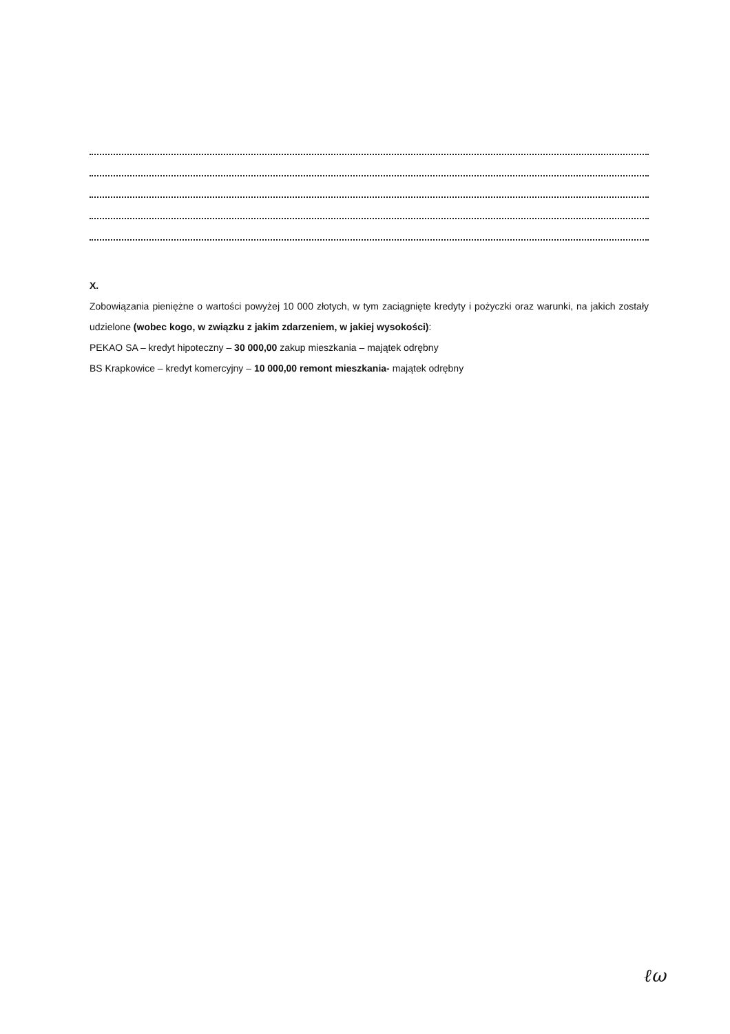X.
Zobowiązania pieniężne o wartości powyżej 10 000 złotych, w tym zaciągnięte kredyty i pożyczki oraz warunki, na jakich zostały udzielone (wobec kogo, w związku z jakim zdarzeniem, w jakiej wysokości):
PEKAO SA – kredyt hipoteczny – 30 000,00 zakup mieszkania – majątek odrębny
BS Krapkowice – kredyt komercyjny – 10 000,00 remont mieszkania- majątek odrębny
ℓω